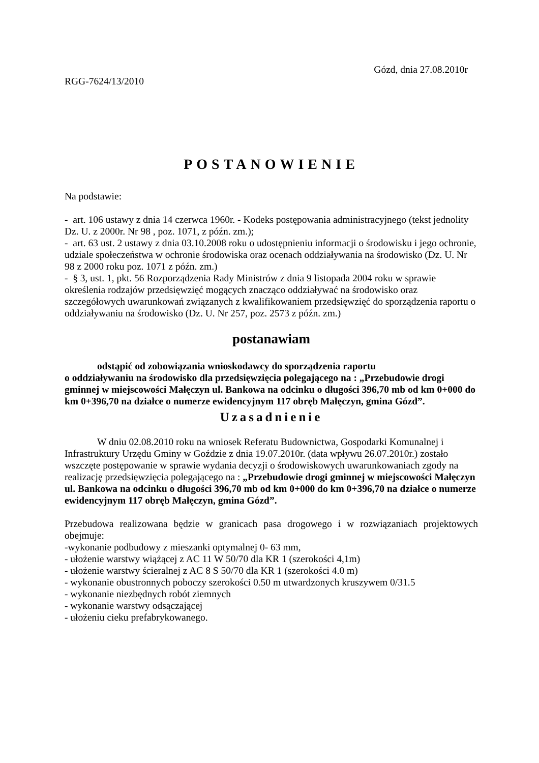Gózd, dnia 27.08.2010r
RGG-7624/13/2010
POSTANOWIENIE
Na podstawie:
- art. 106 ustawy z dnia 14 czerwca 1960r. - Kodeks postępowania administracyjnego (tekst jednolity Dz. U. z 2000r. Nr 98 , poz. 1071, z późn. zm.);
- art. 63 ust. 2 ustawy z dnia 03.10.2008 roku o udostępnieniu informacji o środowisku i jego ochronie, udziale społeczeństwa w ochronie środowiska oraz ocenach oddziaływania na środowisko (Dz. U. Nr 98 z 2000 roku poz. 1071 z późn. zm.)
- § 3, ust. 1, pkt. 56 Rozporządzenia Rady Ministrów z dnia 9 listopada 2004 roku w sprawie określenia rodzajów przedsięwzięć mogących znacząco oddziaływać na środowisko oraz szczegółowych uwarunkowań związanych z kwalifikowaniem przedsięwzięć do sporządzenia raportu o oddziaływaniu na środowisko (Dz. U. Nr 257, poz. 2573 z późn. zm.)
postanawiam
odstąpić od zobowiązania wnioskodawcy do sporządzenia raportu
o oddziaływaniu na środowisko dla przedsięwzięcia polegającego na : „Przebudowie drogi gminnej w miejscowości Małęczyn ul. Bankowa na odcinku o długości 396,70 mb od km 0+000 do km 0+396,70 na działce o numerze ewidencyjnym 117 obręb Małęczyn, gmina Gózd”.
Uzasadnienie
W dniu 02.08.2010 roku na wniosek Referatu Budownictwa, Gospodarki Komunalnej i Infrastruktury Urzędu Gminy w Goździe z dnia 19.07.2010r. (data wpływu 26.07.2010r.) zostało wszczęte postępowanie w sprawie wydania decyzji o środowiskowych uwarunkowaniach zgody na realizację przedsięwzięcia polegającego na : „Przebudowie drogi gminnej w miejscowości Małęczyn ul. Bankowa na odcinku o długości 396,70 mb od km 0+000 do km 0+396,70 na działce o numerze ewidencyjnym 117 obręb Małęczyn, gmina Gózd”.
Przebudowa realizowana będzie w granicach pasa drogowego i w rozwiązaniach projektowych obejmuje:
-wykonanie podbudowy z mieszanki optymalnej 0- 63 mm,
- ułożenie warstwy wiążącej z AC 11 W 50/70 dla KR 1 (szerokości 4,1m)
- ułożenie warstwy ścieralnej z AC 8 S 50/70 dla KR 1 (szerokości 4.0 m)
- wykonanie obustronnych poboczy szerokości 0.50 m utwardzonych kruszywem 0/31.5
- wykonanie niezbędnych robót ziemnych
- wykonanie warstwy odsączającej
- ułożeniu cieku prefabrykowanego.